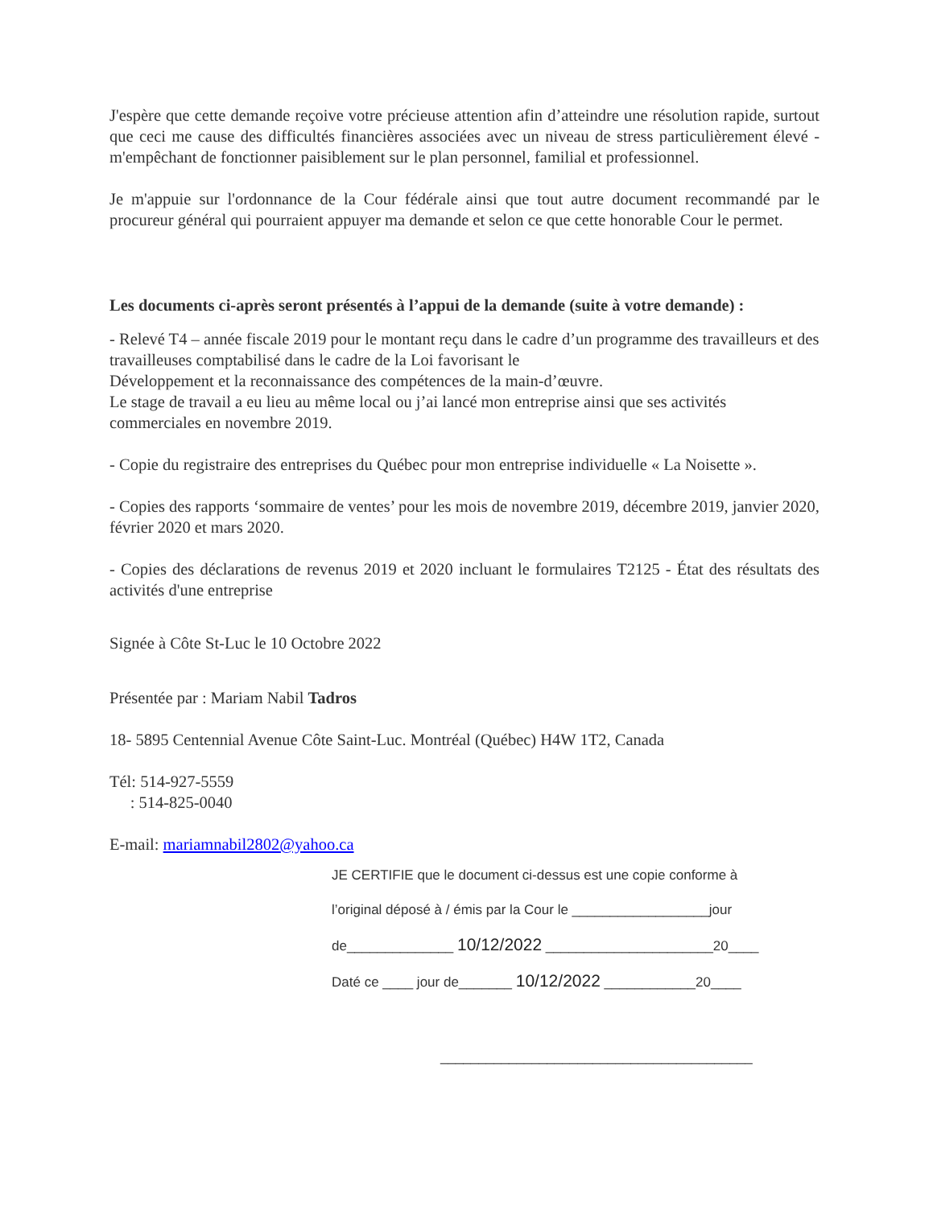J'espère que cette demande reçoive votre précieuse attention afin d’atteindre une résolution rapide, surtout que ceci me cause des difficultés financières associées avec un niveau de stress particulièrement élevé - m'empêchant de fonctionner paisiblement sur le plan personnel, familial et professionnel.
Je m'appuie sur l'ordonnance de la Cour fédérale ainsi que tout autre document recommandé par le procureur général qui pourraient appuyer ma demande et selon ce que cette honorable Cour le permet.
Les documents ci-après seront présentés à l’appui de la demande (suite à votre demande) :
- Relevé T4 – année fiscale 2019 pour le montant reçu dans le cadre d’un programme des travailleurs et des travailleuses comptabilisé dans le cadre de la Loi favorisant le
Développement et la reconnaissance des compétences de la main-d’œuvre.
Le stage de travail a eu lieu au même local ou j’ai lancé mon entreprise ainsi que ses activités commerciales en novembre 2019.
- Copie du registraire des entreprises du Québec pour mon entreprise individuelle « La Noisette ».
- Copies des rapports ‘sommaire de ventes’ pour les mois de novembre 2019, décembre 2019, janvier 2020, février 2020 et mars 2020.
- Copies des déclarations de revenus 2019 et 2020 incluant le formulaires T2125 - État des résultats des activités d'une entreprise
Signée à Côte St-Luc le 10 Octobre 2022
Présentée par : Mariam Nabil Tadros
18- 5895 Centennial Avenue Côte Saint-Luc. Montréal (Québec) H4W 1T2, Canada
Tél: 514-927-5559
: 514-825-0040
E-mail: mariamnabil2802@yahoo.ca
JE CERTIFIE que le document ci-dessus est une copie conforme à
l’original déposé à / émis par la Cour le __________________jour
de______________ 10/12/2022 ______________________20____
Daté ce ____ jour de_______ 10/12/2022 ____________20____
_________________________________________